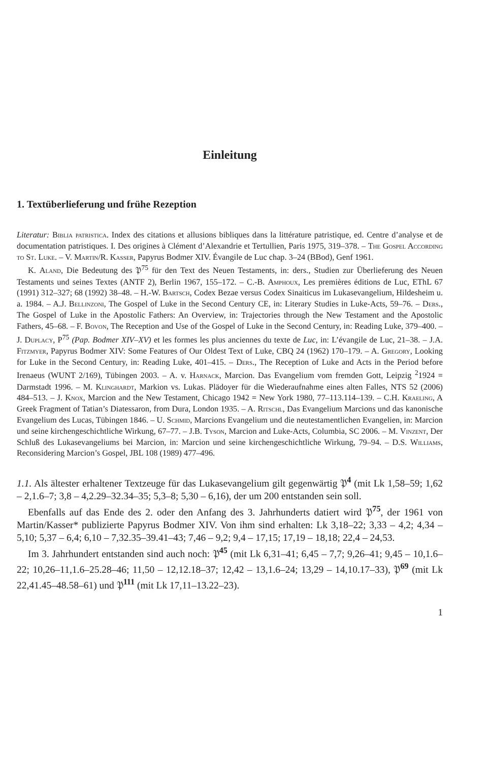Einleitung
1. Textüberlieferung und frühe Rezeption
Literatur: Biblia patristica. Index des citations et allusions bibliques dans la littérature patristique, ed. Centre d’analyse et de documentation patristiques. I. Des origines à Clément d’Alexandrie et Tertullien, Paris 1975, 319–378. – The Gospel According to St. Luke. – V. Martin/R. Kasser, Papyrus Bodmer XIV. Évangile de Luc chap. 3–24 (BBod), Genf 1961.
K. Aland, Die Bedeutung des 𝔓<sup>75</sup> für den Text des Neuen Testaments, in: ders., Studien zur Überlieferung des Neuen Testaments und seines Textes (ANTF 2), Berlin 1967, 155–172. – C.-B. Amphoux, Les premières éditions de Luc, EThL 67 (1991) 312–327; 68 (1992) 38–48. – H.-W. Bartsch, Codex Bezae versus Codex Sinaiticus im Lukasevangelium, Hildesheim u. a. 1984. – A.J. Bellinzoni, The Gospel of Luke in the Second Century CE, in: Literary Studies in Luke-Acts, 59–76. – Ders., The Gospel of Luke in the Apostolic Fathers: An Overview, in: Trajectories through the New Testament and the Apostolic Fathers, 45–68. – F. Bovon, The Reception and Use of the Gospel of Luke in the Second Century, in: Reading Luke, 379–400. – J. Duplacy, P<sup>75</sup> (Pap. Bodmer XIV–XV) et les formes les plus anciennes du texte de Luc, in: L’évangile de Luc, 21–38. – J.A. Fitzmyer, Papyrus Bodmer XIV: Some Features of Our Oldest Text of Luke, CBQ 24 (1962) 170–179. – A. Gregory, Looking for Luke in the Second Century, in: Reading Luke, 401–415. – Ders., The Reception of Luke and Acts in the Period before Irenaeus (WUNT 2/169), Tübingen 2003. – A. v. Harnack, Marcion. Das Evangelium vom fremden Gott, Leipzig <sup>2</sup>1924 = Darmstadt 1996. – M. Klinghardt, Markion vs. Lukas. Plädoyer für die Wiederaufnahme eines alten Falles, NTS 52 (2006) 484–513. – J. Knox, Marcion and the New Testament, Chicago 1942 = New York 1980, 77–113.114–139. – C.H. Kraeling, A Greek Fragment of Tatian’s Diatessaron, from Dura, London 1935. – A. Ritschl, Das Evangelium Marcions und das kanonische Evangelium des Lucas, Tübingen 1846. – U. Schmid, Marcions Evangelium und die neutestamentlichen Evangelien, in: Marcion und seine kirchengeschichtliche Wirkung, 67–77. – J.B. Tyson, Marcion and Luke-Acts, Columbia, SC 2006. – M. Vinzent, Der Schluß des Lukasevangeliums bei Marcion, in: Marcion und seine kirchengeschichtliche Wirkung, 79–94. – D.S. Williams, Reconsidering Marcion’s Gospel, JBL 108 (1989) 477–496.
1.1. Als ältester erhaltener Textzeuge für das Lukasevangelium gilt gegenwärtig 𝔓<sup>4</sup> (mit Lk 1,58–59; 1,62 – 2,1.6–7; 3,8 – 4,2.29–32.34–35; 5,3–8; 5,30 – 6,16), der um 200 entstanden sein soll.
Ebenfalls auf das Ende des 2. oder den Anfang des 3. Jahrhunderts datiert wird 𝔓<sup>75</sup>, der 1961 von Martin/Kasser* publizierte Papyrus Bodmer XIV. Von ihm sind erhalten: Lk 3,18–22; 3,33 – 4,2; 4,34 – 5,10; 5,37 – 6,4; 6,10 – 7,32.35–39.41–43; 7,46 – 9,2; 9,4 – 17,15; 17,19 – 18,18; 22,4 – 24,53.
Im 3. Jahrhundert entstanden sind auch noch: 𝔓<sup>45</sup> (mit Lk 6,31–41; 6,45 – 7,7; 9,26–41; 9,45 – 10,1.6–22; 10,26–11,1.6–25.28–46; 11,50 – 12,12.18–37; 12,42 – 13,1.6–24; 13,29 – 14,10.17–33), 𝔓<sup>69</sup> (mit Lk 22,41.45–48.58–61) und 𝔓<sup>111</sup> (mit Lk 17,11–13.22–23).
1